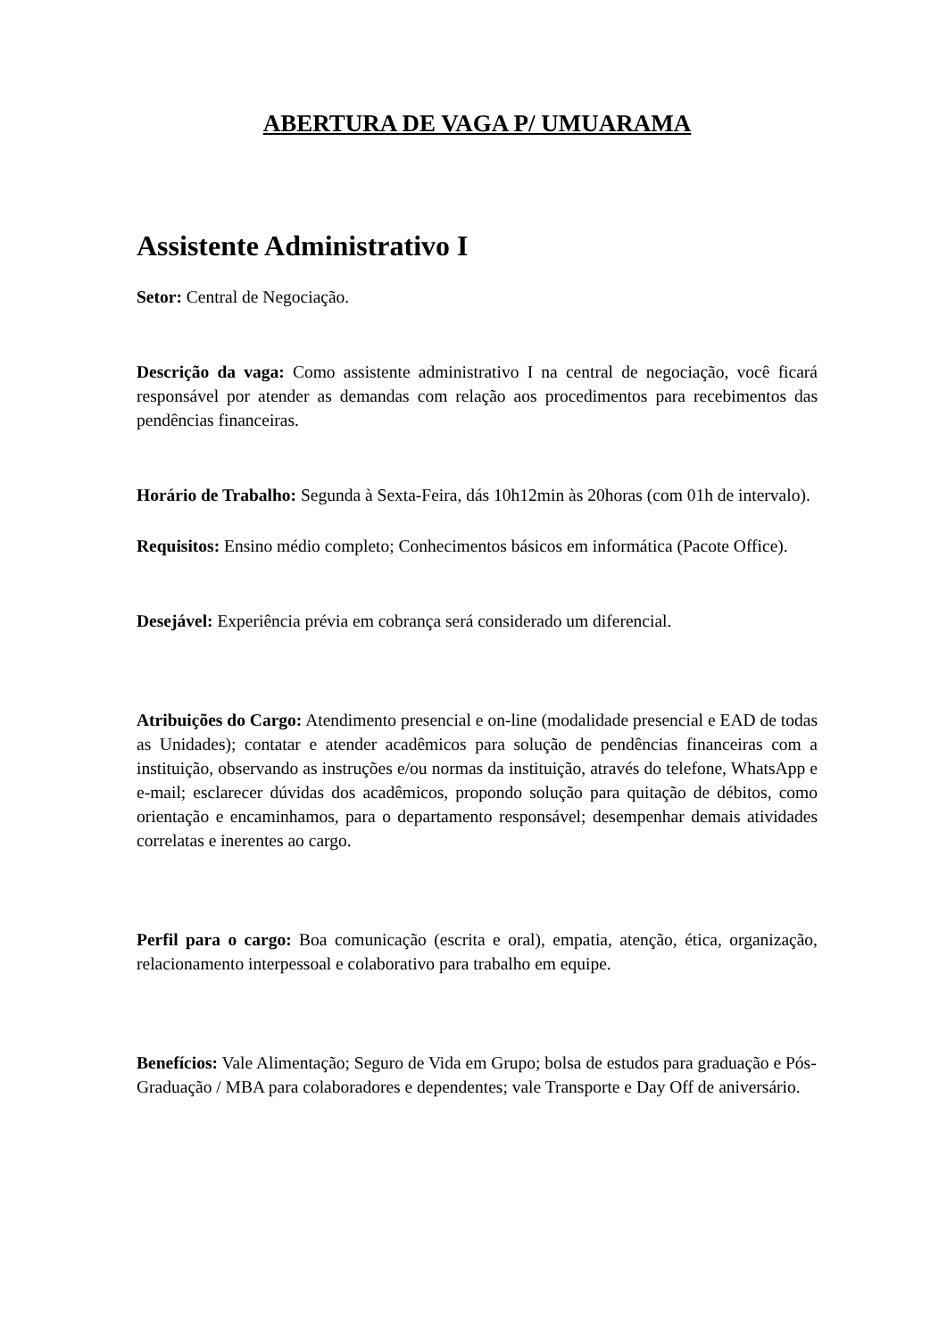ABERTURA DE VAGA P/ UMUARAMA
Assistente Administrativo I
Setor: Central de Negociação.
Descrição da vaga: Como assistente administrativo I na central de negociação, você ficará responsável por atender as demandas com relação aos procedimentos para recebimentos das pendências financeiras.
Horário de Trabalho: Segunda à Sexta-Feira, dás 10h12min às 20horas (com 01h de intervalo).
Requisitos: Ensino médio completo; Conhecimentos básicos em informática (Pacote Office).
Desejável: Experiência prévia em cobrança será considerado um diferencial.
Atribuições do Cargo: Atendimento presencial e on-line (modalidade presencial e EAD de todas as Unidades); contatar e atender acadêmicos para solução de pendências financeiras com a instituição, observando as instruções e/ou normas da instituição, através do telefone, WhatsApp e e-mail; esclarecer dúvidas dos acadêmicos, propondo solução para quitação de débitos, como orientação e encaminhamos, para o departamento responsável; desempenhar demais atividades correlatas e inerentes ao cargo.
Perfil para o cargo: Boa comunicação (escrita e oral), empatia, atenção, ética, organização, relacionamento interpessoal e colaborativo para trabalho em equipe.
Benefícios: Vale Alimentação; Seguro de Vida em Grupo; bolsa de estudos para graduação e Pós-Graduação / MBA para colaboradores e dependentes; vale Transporte e Day Off de aniversário.